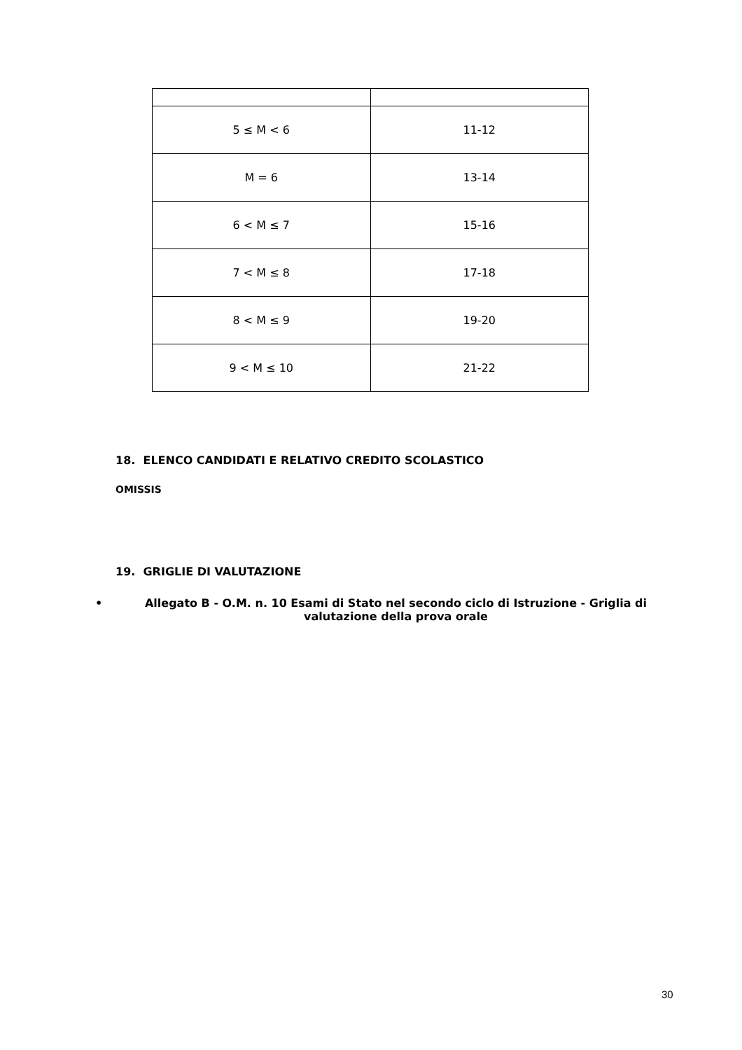| 5 ≤ M < 6 | 11-12 |
| M = 6 | 13-14 |
| 6 < M ≤ 7 | 15-16 |
| 7 < M ≤ 8 | 17-18 |
| 8 < M ≤ 9 | 19-20 |
| 9 < M ≤ 10 | 21-22 |
18. ELENCO CANDIDATI E RELATIVO CREDITO SCOLASTICO
OMISSIS
19. GRIGLIE DI VALUTAZIONE
• Allegato B - O.M. n. 10 Esami di Stato nel secondo ciclo di Istruzione - Griglia di valutazione della prova orale
30